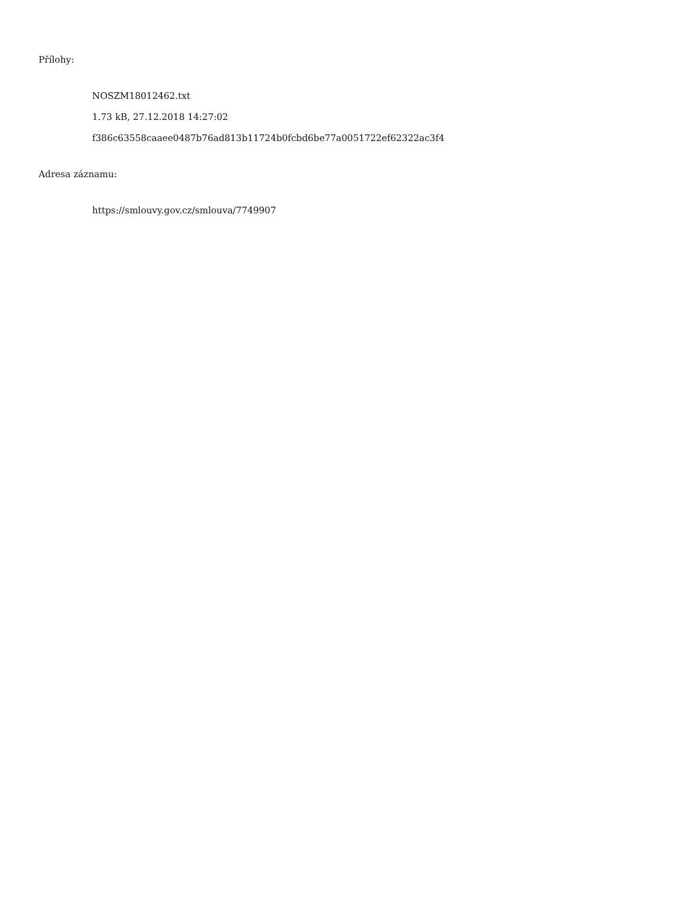Přílohy:
NOSZM18012462.txt
1.73 kB, 27.12.2018 14:27:02
f386c63558caaee0487b76ad813b11724b0fcbd6be77a0051722ef62322ac3f4
Adresa záznamu:
https://smlouvy.gov.cz/smlouva/7749907